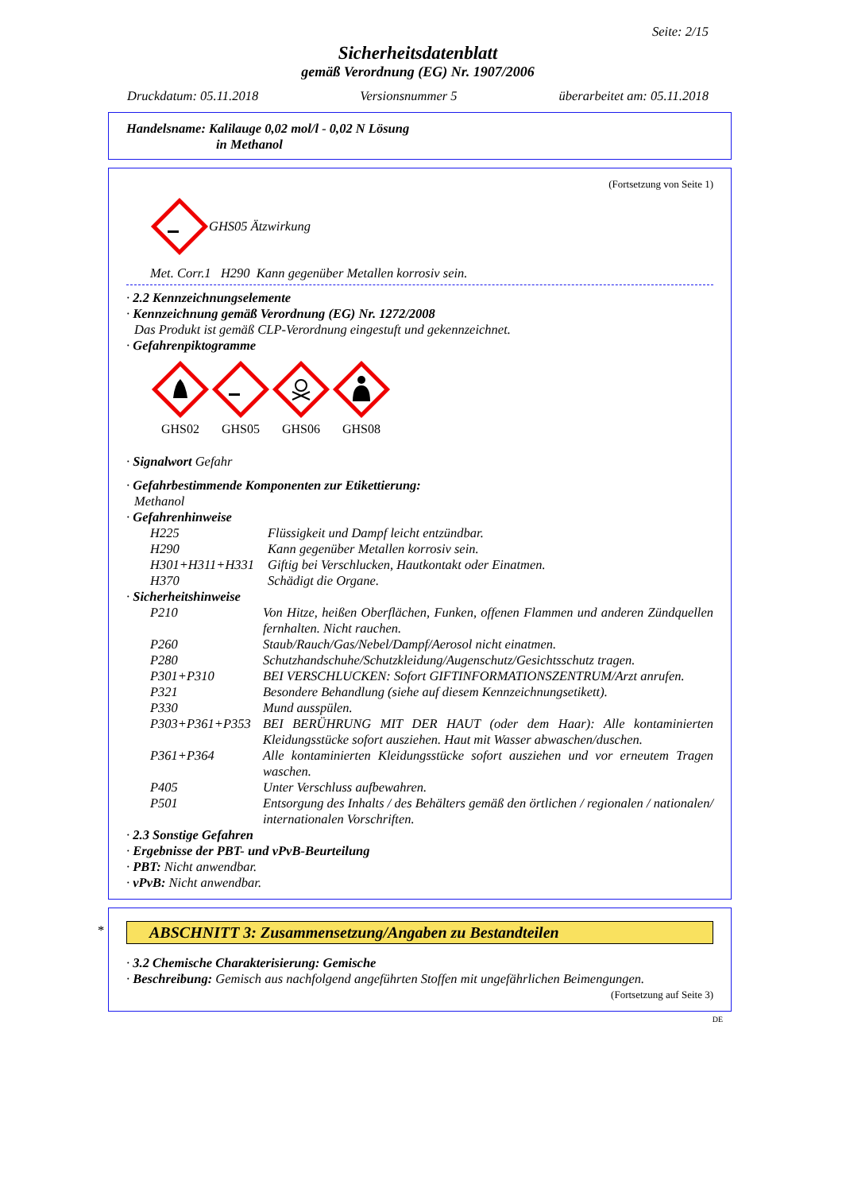Seite: 2/15
Sicherheitsdatenblatt
gemäß Verordnung (EG) Nr. 1907/2006
Druckdatum: 05.11.2018 Versionsnummer 5 überarbeitet am: 05.11.2018
Handelsname: Kalilauge 0,02 mol/l - 0,02 N Lösung
in Methanol
(Fortsetzung von Seite 1)
GHS05 Ätzwirkung
Met. Corr.1 H290 Kann gegenüber Metallen korrosiv sein.
· 2.2 Kennzeichnungselemente
· Kennzeichnung gemäß Verordnung (EG) Nr. 1272/2008
Das Produkt ist gemäß CLP-Verordnung eingestuft und gekennzeichnet.
· Gefahrenpiktogramme
GHS02
GHS05
GHS06
GHS08
· Signalwort Gefahr
· Gefahrbestimmende Komponenten zur Etikettierung:
Methanol
· Gefahrenhinweise
H225 Flüssigkeit und Dampf leicht entzündbar.
H290 Kann gegenüber Metallen korrosiv sein.
H301+H311+H331 Giftig bei Verschlucken, Hautkontakt oder Einatmen.
H370 Schädigt die Organe.
· Sicherheitshinweise
P210 Von Hitze, heißen Oberflächen, Funken, offenen Flammen und anderen Zündquellen fernhalten. Nicht rauchen.
P260 Staub/Rauch/Gas/Nebel/Dampf/Aerosol nicht einatmen.
P280 Schutzhandschuhe/Schutzkleidung/Augenschutz/Gesichtsschutz tragen.
P301+P310 BEI VERSCHLUCKEN: Sofort GIFTINFORMATIONSZENTRUM/Arzt anrufen.
P321 Besondere Behandlung (siehe auf diesem Kennzeichnungsetikett).
P330 Mund ausspülen.
P303+P361+P353 BEI BERÜHRUNG MIT DER HAUT (oder dem Haar): Alle kontaminierten Kleidungsstücke sofort ausziehen. Haut mit Wasser abwaschen/duschen.
P361+P364 Alle kontaminierten Kleidungsstücke sofort ausziehen und vor erneutem Tragen waschen.
P405 Unter Verschluss aufbewahren.
P501 Entsorgung des Inhalts / des Behälters gemäß den örtlichen / regionalen / nationalen/ internationalen Vorschriften.
· 2.3 Sonstige Gefahren
· Ergebnisse der PBT- und vPvB-Beurteilung
· PBT: Nicht anwendbar.
· vPvB: Nicht anwendbar.
*
ABSCHNITT 3: Zusammensetzung/Angaben zu Bestandteilen
· 3.2 Chemische Charakterisierung: Gemische
· Beschreibung: Gemisch aus nachfolgend angeführten Stoffen mit ungefährlichen Beimengungen.
(Fortsetzung auf Seite 3)
DE